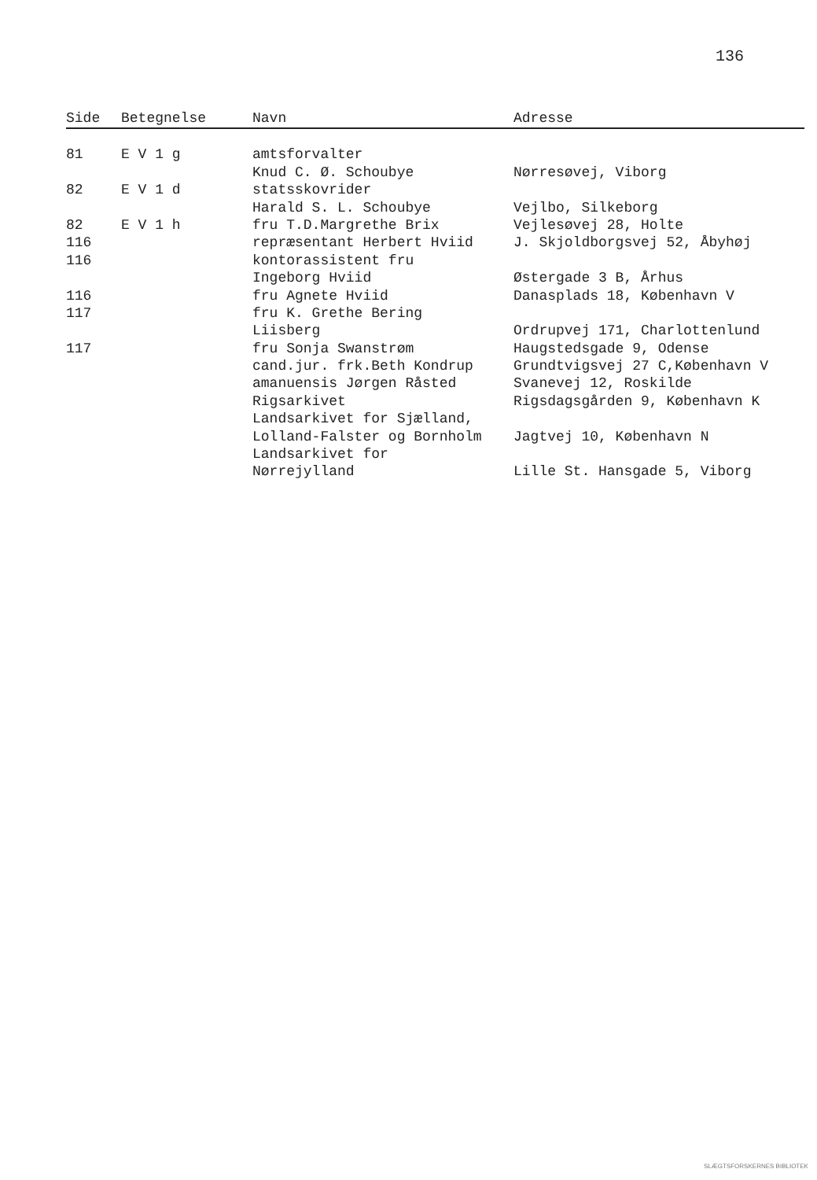136
| Side | Betegnelse | Navn | Adresse |
| --- | --- | --- | --- |
| 81 | E V 1 g | amtsforvalter | |
| | | Knud C. Ø. Schoubye | Nørresøvej, Viborg |
| 82 | E V 1 d | statsskovrider | |
| | | Harald S. L. Schoubye | Vejlbo, Silkeborg |
| 82 | E V 1 h | fru T.D.Margrethe Brix | Vejlesøvej 28, Holte |
| 116 | | repræsentant Herbert Hviid | J. Skjoldborgsvej 52, Åbyhøj |
| 116 | | kontorassistent fru | |
| | | Ingeborg Hviid | Østergade 3 B, Århus |
| 116 | | fru Agnete Hviid | Danasplads 18, København V |
| 117 | | fru K. Grethe Bering | |
| | | Liisberg | Ordrupvej 171, Charlottenlund |
| 117 | | fru Sonja Swanstrøm | Haugstedsgade 9, Odense |
| | | cand.jur. frk.Beth Kondrup | Grundtvigsvej 27 C,København V |
| | | amanuensis Jørgen Råsted | Svanevej 12, Roskilde |
| | | Rigsarkivet | Rigsdagsgården 9, København K |
| | | Landsarkivet for Sjælland, | |
| | | Lolland-Falster og Bornholm | Jagtvej 10, København N |
| | | Landsarkivet for | |
| | | Nørrejylland | Lille St. Hansgade 5, Viborg |
SLÆGTSFORSKERNES BIBLIOTEK